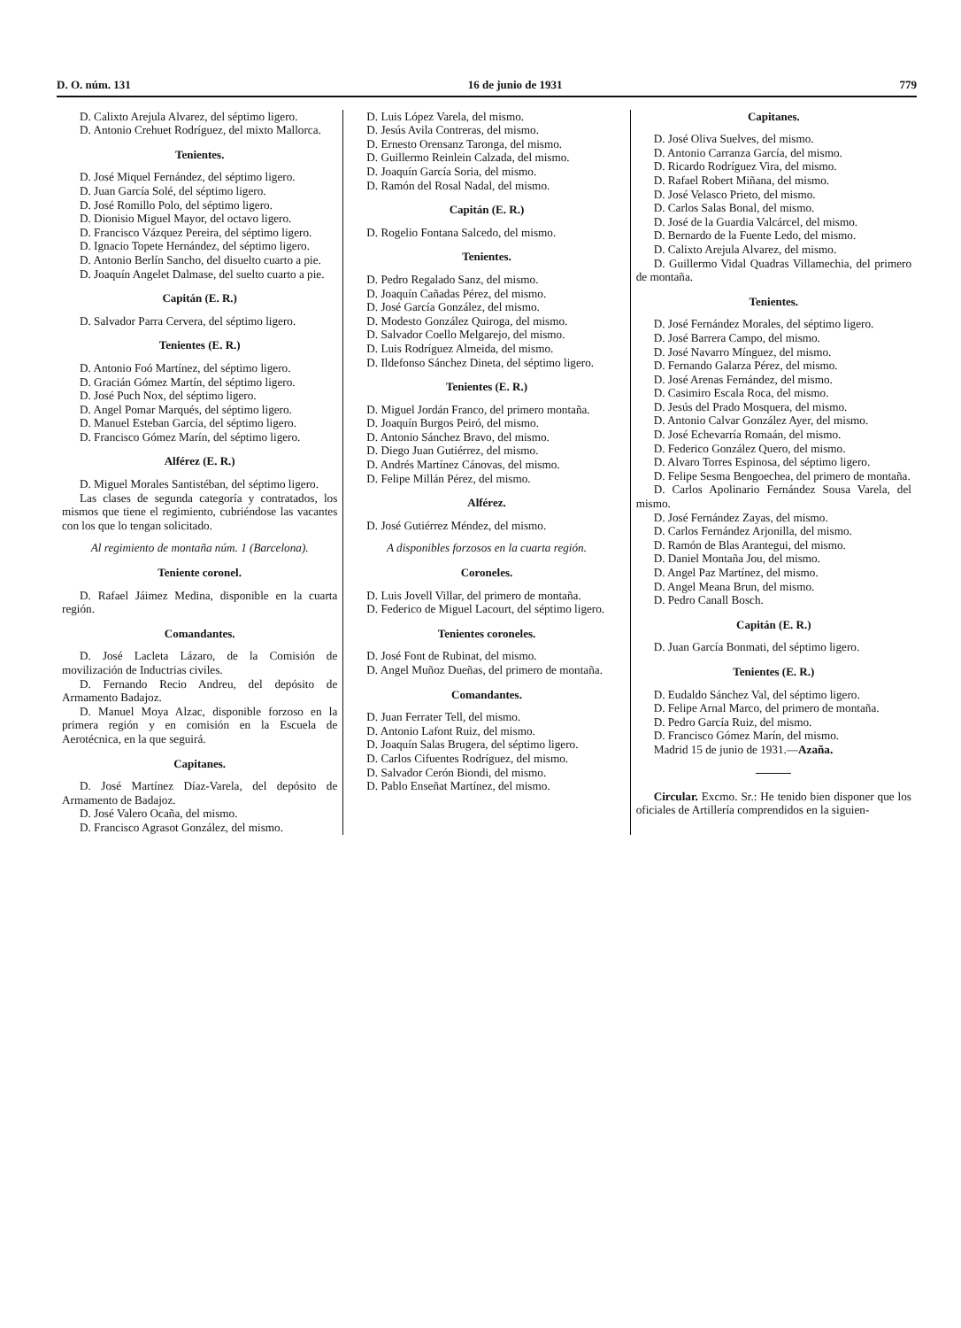D. O. núm. 131 16 de junio de 1931 779
D. Calixto Arejula Alvarez, del séptimo ligero.
D. Antonio Crehuet Rodríguez, del mixto Mallorca.
Tenientes.
D. José Miquel Fernández, del séptimo ligero.
D. Juan García Solé, del séptimo ligero.
D. José Romillo Polo, del séptimo ligero.
D. Dionisio Miguel Mayor, del octavo ligero.
D. Francisco Vázquez Pereira, del séptimo ligero.
D. Ignacio Topete Hernández, del séptimo ligero.
D. Antonio Berlín Sancho, del disuelto cuarto a pie.
D. Joaquín Angelet Dalmase, del suelto cuarto a pie.
Capitán (E. R.)
D. Salvador Parra Cervera, del séptimo ligero.
Tenientes (E. R.)
D. Antonio Foó Martínez, del séptimo ligero.
D. Gracián Gómez Martín, del séptimo ligero.
D. José Puch Nox, del séptimo ligero.
D. Angel Pomar Marqués, del séptimo ligero.
D. Manuel Esteban García, del séptimo ligero.
D. Francisco Gómez Marín, del séptimo ligero.
Alférez (E. R.)
D. Miguel Morales Santistéban, del séptimo ligero.
Las clases de segunda categoría y contratados, los mismos que tiene el regimiento, cubriéndose las vacantes con los que lo tengan solicitado.
Al regimiento de montaña núm. 1 (Barcelona).
Teniente coronel.
D. Rafael Jáimez Medina, disponible en la cuarta región.
Comandantes.
D. José Lacleta Lázaro, de la Comisión de movilización de Inductrias civiles.
D. Fernando Recio Andreu, del depósito de Armamento Badajoz.
D. Manuel Moya Alzac, disponible forzoso en la primera región y en comisión en la Escuela de Aerotécnica, en la que seguirá.
Capitanes.
D. José Martínez Díaz-Varela, del depósito de Armamento de Badajoz.
D. José Valero Ocaña, del mismo.
D. Francisco Agrasot González, del mismo.
D. Luis López Varela, del mismo.
D. Jesús Avila Contreras, del mismo.
D. Ernesto Orensanz Taronga, del mismo.
D. Guillermo Reinlein Calzada, del mismo.
D. Joaquín García Soria, del mismo.
D. Ramón del Rosal Nadal, del mismo.
Capitán (E. R.)
D. Rogelio Fontana Salcedo, del mismo.
Tenientes.
D. Pedro Regalado Sanz, del mismo.
D. Joaquín Cañadas Pérez, del mismo.
D. José García González, del mismo.
D. Modesto González Quiroga, del mismo.
D. Salvador Coello Melgarejo, del mismo.
D. Luis Rodríguez Almeida, del mismo.
D. Ildefonso Sánchez Dineta, del séptimo ligero.
Tenientes (E. R.)
D. Miguel Jordán Franco, del primero montaña.
D. Joaquín Burgos Peiró, del mismo.
D. Antonio Sánchez Bravo, del mismo.
D. Diego Juan Gutiérrez, del mismo.
D. Andrés Martínez Cánovas, del mismo.
D. Felipe Millán Pérez, del mismo.
Alférez.
D. José Gutiérrez Méndez, del mismo.
A disponibles forzosos en la cuarta región.
Coroneles.
D. Luis Jovell Villar, del primero de montaña.
D. Federico de Miguel Lacourt, del séptimo ligero.
Tenientes coroneles.
D. José Font de Rubinat, del mismo.
D. Angel Muñoz Dueñas, del primero de montaña.
Comandantes.
D. Juan Ferrater Tell, del mismo.
D. Antonio Lafont Ruiz, del mismo.
D. Joaquín Salas Brugera, del séptimo ligero.
D. Carlos Cifuentes Rodríguez, del mismo.
D. Salvador Cerón Biondi, del mismo.
D. Pablo Enseñat Martínez, del mismo.
Capitanes.
D. José Oliva Suelves, del mismo.
D. Antonio Carranza García, del mismo.
D. Ricardo Rodríguez Vira, del mismo.
D. Rafael Robert Miñana, del mismo.
D. José Velasco Prieto, del mismo.
D. Carlos Salas Bonal, del mismo.
D. José de la Guardia Valcárcel, del mismo.
D. Bernardo de la Fuente Ledo, del mismo.
D. Calixto Arejula Alvarez, del mismo.
D. Guillermo Vidal Quadras Villamechia, del primero de montaña.
Tenientes.
D. José Fernández Morales, del séptimo ligero.
D. José Barrera Campo, del mismo.
D. José Navarro Mínguez, del mismo.
D. Fernando Galarza Pérez, del mismo.
D. José Arenas Fernández, del mismo.
D. Casimiro Escala Roca, del mismo.
D. Jesús del Prado Mosquera, del mismo.
D. Antonio Calvar González Ayer, del mismo.
D. José Echevarría Romaán, del mismo.
D. Federico González Quero, del mismo.
D. Alvaro Torres Espinosa, del séptimo ligero.
D. Felipe Sesma Bengoechea, del primero de montaña.
D. Carlos Apolinario Fernández Sousa Varela, del mismo.
D. José Fernández Zayas, del mismo.
D. Carlos Fernández Arjonilla, del mismo.
D. Ramón de Blas Arantegui, del mismo.
D. Daniel Montaña Jou, del mismo.
D. Angel Paz Martínez, del mismo.
D. Angel Meana Brun, del mismo.
D. Pedro Canall Bosch.
Capitán (E. R.)
D. Juan García Bonmati, del séptimo ligero.
Tenientes (E. R.)
D. Eudaldo Sánchez Val, del séptimo ligero.
D. Felipe Arnal Marco, del primero de montaña.
D. Pedro García Ruiz, del mismo.
D. Francisco Gómez Marín, del mismo.
Madrid 15 de junio de 1931.—Azaña.
Circular. Excmo. Sr.: He tenido bien disponer que los oficiales de Artillería comprendidos en la siguien-